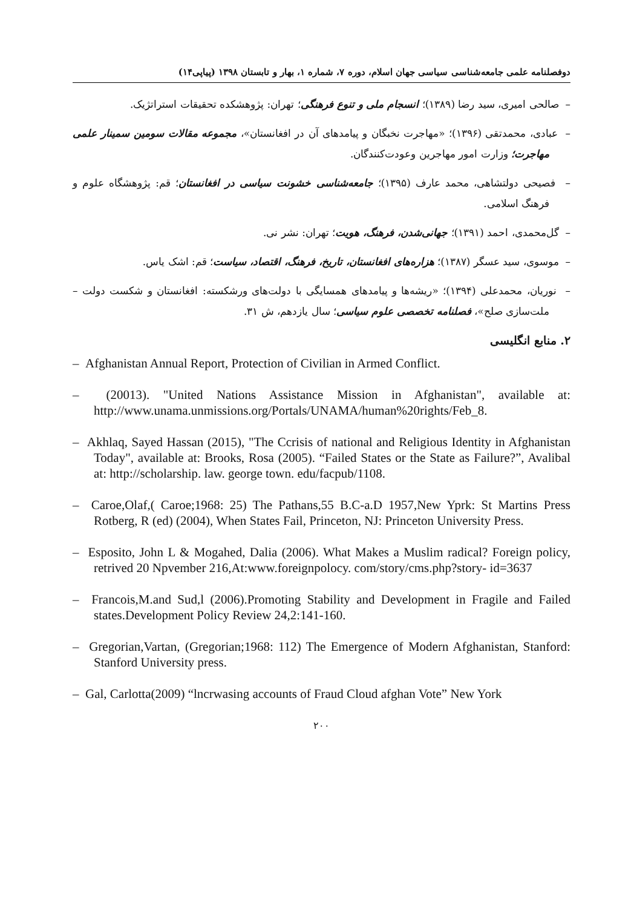دوفصلنامه علمی جامعه‌شناسی سیاسی جهان اسلام، دوره ۷، شماره ۱، بهار و تابستان ۱۳۹۸ (پیاپی۱۴)
– صالحی امیری، سید رضا (۱۳۸۹)؛ انسجام ملی و تنوع فرهنگی؛ تهران: پژوهشکده تحقیقات استراتژیک.
– عبادی، محمدتقی (۱۳۹۶)؛ «مهاجرت نخبگان و پیامدهای آن در افغانستان»، مجموعه مقالات سومین سمینار علمی مهاجرت؛ وزارت امور مهاجرین وعودت‌کنندگان.
– فصیحی دولتشاهی، محمد عارف (۱۳۹۵)؛ جامعه‌شناسی خشونت سیاسی در افغانستان؛ قم: پژوهشگاه علوم و فرهنگ اسلامی.
– گل‌محمدی، احمد (۱۳۹۱)؛ جهانی‌شدن، فرهنگ، هویت؛ تهران: نشر نی.
– موسوی، سید عسگر (۱۳۸۷)؛ هزاره‌های افغانستان، تاریخ، فرهنگ، اقتصاد، سیاست؛ قم: اشک یاس.
– نوریان، محمدعلی (۱۳۹۴)؛ «ریشه‌ها و پیامدهای همسایگی با دولت‌های ورشکسته: افغانستان و شکست دولت – ملت‌سازی صلح»، فصلنامه تخصصی علوم سیاسی؛ سال یازدهم، ش ۳۱.
۲. منابع انگلیسی
– Afghanistan Annual Report, Protection of Civilian in Armed Conflict.
– (20013). "United Nations Assistance Mission in Afghanistan", available at: http://www.unama.unmissions.org/Portals/UNAMA/human%20rights/Feb_8.
– Akhlaq, Sayed Hassan (2015), "The Ccrisis of national and Religious Identity in Afghanistan Today", available at: Brooks, Rosa (2005). “Failed States or the State as Failure?”, Avalibal at: http://scholarship. law. george town. edu/facpub/1108.
– Caroe,Olaf,( Caroe;1968: 25) The Pathans,55 B.C-a.D 1957,New Yprk: St Martins Press Rotberg, R (ed) (2004), When States Fail, Princeton, NJ: Princeton University Press.
– Esposito, John L & Mogahed, Dalia (2006). What Makes a Muslim radical? Foreign policy, retrived 20 Npvember 216,At:www.foreignpolocy. com/story/cms.php?story- id=3637
– Francois,M.and Sud,l (2006).Promoting Stability and Development in Fragile and Failed states.Development Policy Review 24,2:141-160.
– Gregorian,Vartan, (Gregorian;1968: 112) The Emergence of Modern Afghanistan, Stanford: Stanford University press.
– Gal, Carlotta(2009) “lncrwasing accounts of Fraud Cloud afghan Vote” New York
۲۰۰